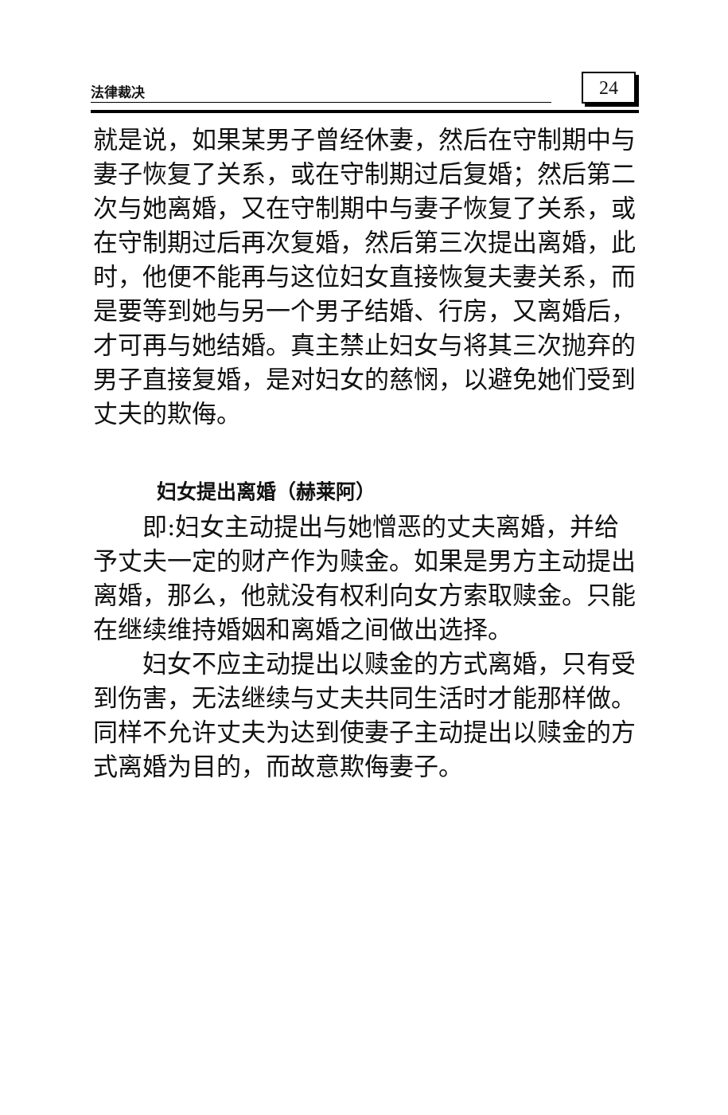法律裁决 24
就是说，如果某男子曾经休妻，然后在守制期中与妻子恢复了关系，或在守制期过后复婚；然后第二次与她离婚，又在守制期中与妻子恢复了关系，或在守制期过后再次复婚，然后第三次提出离婚，此时，他便不能再与这位妇女直接恢复夫妻关系，而是要等到她与另一个男子结婚、行房，又离婚后，才可再与她结婚。真主禁止妇女与将其三次抛弃的男子直接复婚，是对妇女的慈悯，以避免她们受到丈夫的欺侮。
妇女提出离婚（赫莱阿）
即:妇女主动提出与她憎恶的丈夫离婚，并给予丈夫一定的财产作为赎金。如果是男方主动提出离婚，那么，他就没有权利向女方索取赎金。只能在继续维持婚姻和离婚之间做出选择。
妇女不应主动提出以赎金的方式离婚，只有受到伤害，无法继续与丈夫共同生活时才能那样做。同样不允许丈夫为达到使妻子主动提出以赎金的方式离婚为目的，而故意欺侮妻子。